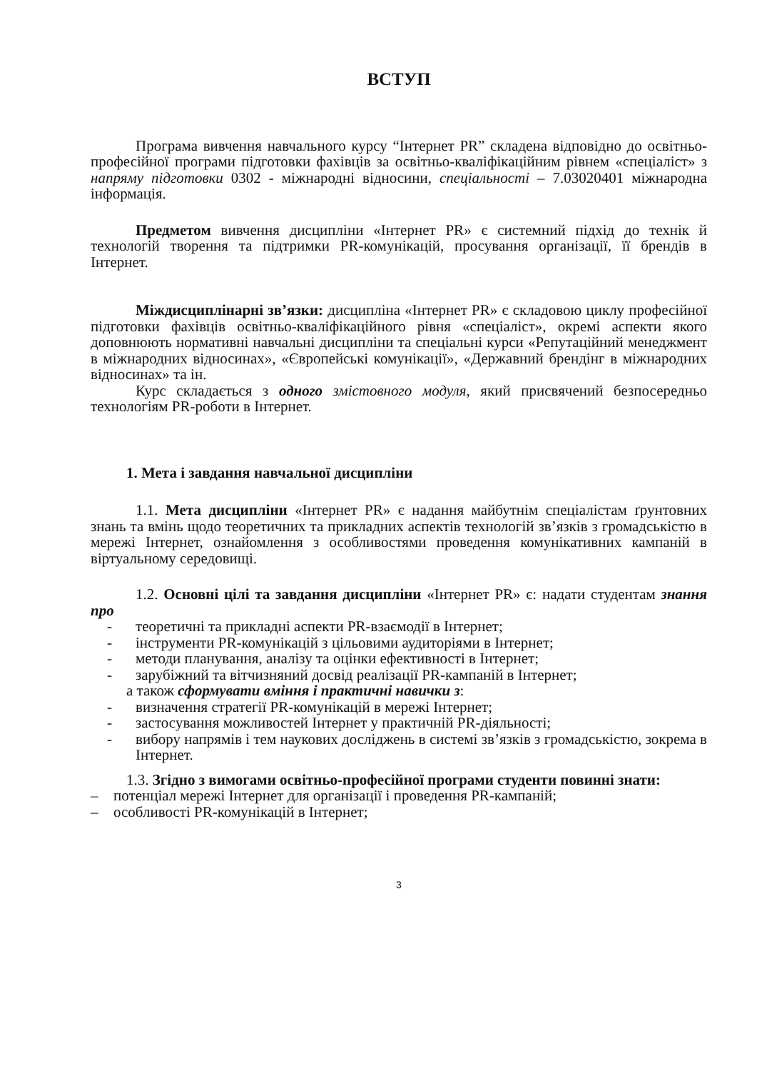ВСТУП
Програма вивчення навчального курсу “Інтернет PR” складена відповідно до освітньо-професійної програми підготовки фахівців за освітньо-кваліфікаційним рівнем «спеціаліст» з напряму підготовки 0302 - міжнародні відносини, спеціальності – 7.03020401 міжнародна інформація.
Предметом вивчення дисципліни «Інтернет PR» є системний підхід до технік й технологій творення та підтримки PR-комунікацій, просування організації, її брендів в Інтернет.
Міждисциплінарні зв’язки: дисципліна «Інтернет PR» є складовою циклу професійної підготовки фахівців освітньо-кваліфікаційного рівня «спеціаліст», окремі аспекти якого доповнюють нормативні навчальні дисципліни та спеціальні курси «Репутаційний менеджмент в міжнародних відносинах», «Європейські комунікації», «Державний брендінг в міжнародних відносинах» та ін.
Курс складається з одного змістовного модуля, який присвячений безпосередньо технологіям PR-роботи в Інтернет.
1. Мета і завдання навчальної дисципліни
1.1. Мета дисципліни «Інтернет PR» є надання майбутнім спеціалістам ґрунтовних знань та вмінь щодо теоретичних та прикладних аспектів технологій зв’язків з громадськістю в мережі Інтернет, ознайомлення з особливостями проведення комунікативних кампаній в віртуальному середовищі.
1.2. Основні цілі та завдання дисципліни «Інтернет PR» є: надати студентам знання про
- теоретичні та прикладні аспекти PR-взаємодії в Інтернет;
- інструменти PR-комунікацій з цільовими аудиторіями в Інтернет;
- методи планування, аналізу та оцінки ефективності в Інтернет;
- зарубіжний та вітчизняний досвід реалізації PR-кампаній в Інтернет;
а також сформувати вміння і практичні навички з:
- визначення стратегії PR-комунікацій в мережі Інтернет;
- застосування можливостей Інтернет у практичній PR-діяльності;
- вибору напрямів і тем наукових досліджень в системі зв’язків з громадськістю, зокрема в Інтернет.
1.3. Згідно з вимогами освітньо-професійної програми студенти повинні знати:
– потенціал мережі Інтернет для організації і проведення PR-кампаній;
– особливості PR-комунікацій в Інтернет;
3